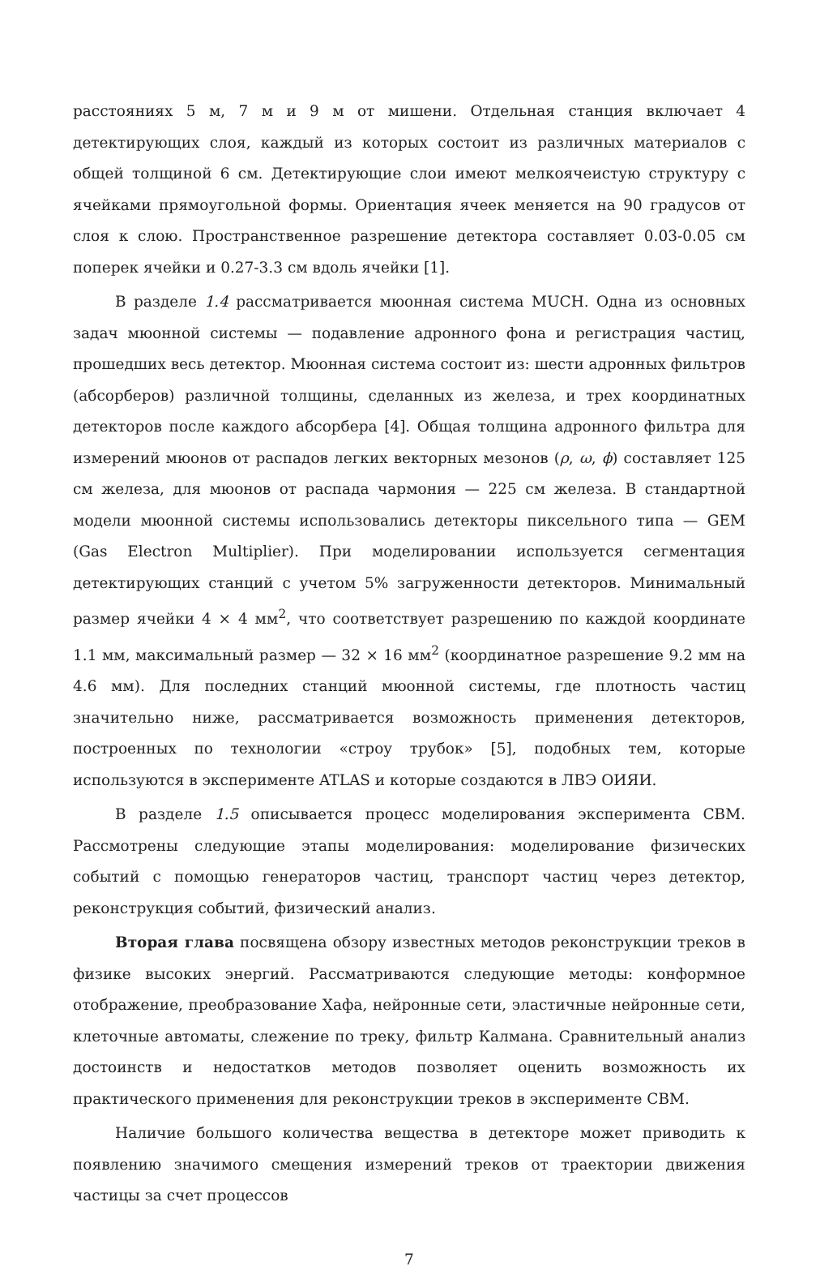расстояниях 5 м, 7 м и 9 м от мишени. Отдельная станция включает 4 детектирующих слоя, каждый из которых состоит из различных материалов с общей толщиной 6 см. Детектирующие слои имеют мелкоячеистую структуру с ячейками прямоугольной формы. Ориентация ячеек меняется на 90 градусов от слоя к слою. Пространственное разрешение детектора составляет 0.03-0.05 см поперек ячейки и 0.27-3.3 см вдоль ячейки [1].
В разделе 1.4 рассматривается мюонная система MUCH. Одна из основных задач мюонной системы — подавление адронного фона и регистрация частиц, прошедших весь детектор. Мюонная система состоит из: шести адронных фильтров (абсорберов) различной толщины, сделанных из железа, и трех координатных детекторов после каждого абсорбера [4]. Общая толщина адронного фильтра для измерений мюонов от распадов легких векторных мезонов (ρ, ω, ϕ) составляет 125 см железа, для мюонов от распада чармония — 225 см железа. В стандартной модели мюонной системы использовались детекторы пиксельного типа — GEM (Gas Electron Multiplier). При моделировании используется сегментация детектирующих станций с учетом 5% загруженности детекторов. Минимальный размер ячейки 4 × 4 мм<sup>2</sup>, что соответствует разрешению по каждой координате 1.1 мм, максимальный размер — 32 × 16 мм<sup>2</sup> (координатное разрешение 9.2 мм на 4.6 мм). Для последних станций мюонной системы, где плотность частиц значительно ниже, рассматривается возможность применения детекторов, построенных по технологии «строу трубок» [5], подобных тем, которые используются в эксперименте ATLAS и которые создаются в ЛВЭ ОИЯИ.
В разделе 1.5 описывается процесс моделирования эксперимента CBM. Рассмотрены следующие этапы моделирования: моделирование физических событий с помощью генераторов частиц, транспорт частиц через детектор, реконструкция событий, физический анализ.
Вторая глава посвящена обзору известных методов реконструкции треков в физике высоких энергий. Рассматриваются следующие методы: конформное отображение, преобразование Хафа, нейронные сети, эластичные нейронные сети, клеточные автоматы, слежение по треку, фильтр Калмана. Сравнительный анализ достоинств и недостатков методов позволяет оценить возможность их практического применения для реконструкции треков в эксперименте CBM.
Наличие большого количества вещества в детекторе может приводить к появлению значимого смещения измерений треков от траектории движения частицы за счет процессов
7